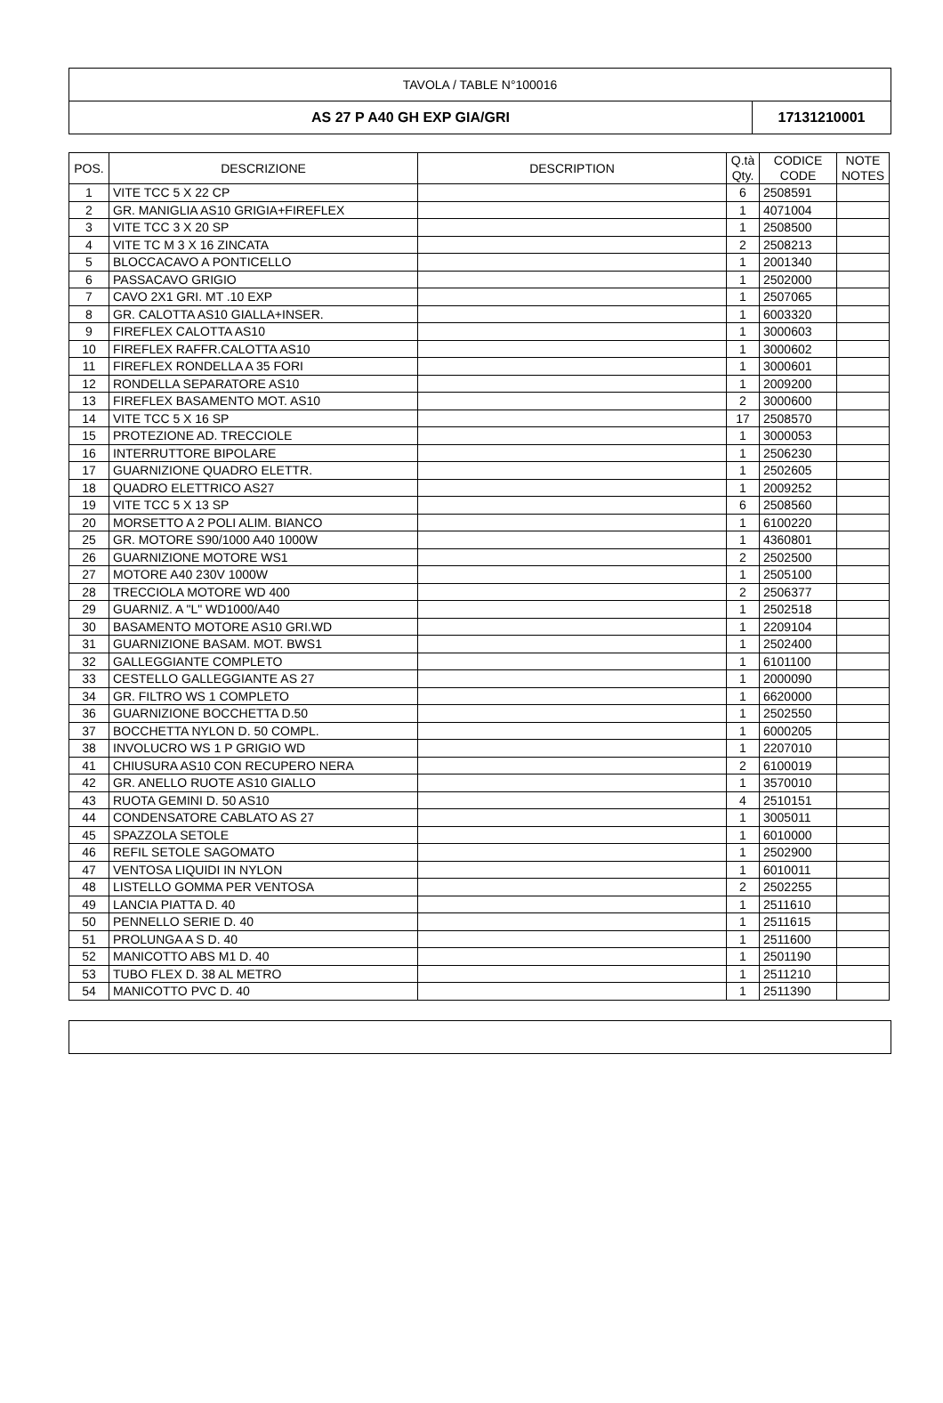TAVOLA / TABLE N°100016
AS 27 P A40 GH EXP GIA/GRI 17131210001
| POS. | DESCRIZIONE | DESCRIPTION | Q.tà Qty. | CODICE CODE | NOTE NOTES |
| --- | --- | --- | --- | --- | --- |
| 1 | VITE TCC 5 X 22 CP | | 6 | 2508591 | |
| 2 | GR. MANIGLIA AS10 GRIGIA+FIREFLEX | | 1 | 4071004 | |
| 3 | VITE TCC 3 X 20 SP | | 1 | 2508500 | |
| 4 | VITE TC M 3 X 16 ZINCATA | | 2 | 2508213 | |
| 5 | BLOCCACAVO A PONTICELLO | | 1 | 2001340 | |
| 6 | PASSACAVO GRIGIO | | 1 | 2502000 | |
| 7 | CAVO 2X1 GRI. MT .10 EXP | | 1 | 2507065 | |
| 8 | GR. CALOTTA AS10 GIALLA+INSER. | | 1 | 6003320 | |
| 9 | FIREFLEX CALOTTA AS10 | | 1 | 3000603 | |
| 10 | FIREFLEX RAFFR.CALOTTA AS10 | | 1 | 3000602 | |
| 11 | FIREFLEX RONDELLA A 35 FORI | | 1 | 3000601 | |
| 12 | RONDELLA SEPARATORE AS10 | | 1 | 2009200 | |
| 13 | FIREFLEX BASAMENTO MOT. AS10 | | 2 | 3000600 | |
| 14 | VITE TCC 5 X 16 SP | | 17 | 2508570 | |
| 15 | PROTEZIONE AD. TRECCIOLE | | 1 | 3000053 | |
| 16 | INTERRUTTORE BIPOLARE | | 1 | 2506230 | |
| 17 | GUARNIZIONE QUADRO ELETTR. | | 1 | 2502605 | |
| 18 | QUADRO ELETTRICO AS27 | | 1 | 2009252 | |
| 19 | VITE TCC 5 X 13 SP | | 6 | 2508560 | |
| 20 | MORSETTO A 2 POLI ALIM. BIANCO | | 1 | 6100220 | |
| 25 | GR. MOTORE S90/1000 A40 1000W | | 1 | 4360801 | |
| 26 | GUARNIZIONE MOTORE WS1 | | 2 | 2502500 | |
| 27 | MOTORE A40 230V 1000W | | 1 | 2505100 | |
| 28 | TRECCIOLA MOTORE WD 400 | | 2 | 2506377 | |
| 29 | GUARNIZ. A "L" WD1000/A40 | | 1 | 2502518 | |
| 30 | BASAMENTO MOTORE AS10 GRI.WD | | 1 | 2209104 | |
| 31 | GUARNIZIONE BASAM. MOT. BWS1 | | 1 | 2502400 | |
| 32 | GALLEGGIANTE COMPLETO | | 1 | 6101100 | |
| 33 | CESTELLO GALLEGGIANTE AS 27 | | 1 | 2000090 | |
| 34 | GR. FILTRO WS 1 COMPLETO | | 1 | 6620000 | |
| 36 | GUARNIZIONE BOCCHETTA D.50 | | 1 | 2502550 | |
| 37 | BOCCHETTA NYLON D. 50 COMPL. | | 1 | 6000205 | |
| 38 | INVOLUCRO WS 1 P GRIGIO WD | | 1 | 2207010 | |
| 41 | CHIUSURA AS10 CON RECUPERO NERA | | 2 | 6100019 | |
| 42 | GR. ANELLO RUOTE AS10 GIALLO | | 1 | 3570010 | |
| 43 | RUOTA GEMINI D. 50 AS10 | | 4 | 2510151 | |
| 44 | CONDENSATORE CABLATO AS 27 | | 1 | 3005011 | |
| 45 | SPAZZOLA SETOLE | | 1 | 6010000 | |
| 46 | REFIL SETOLE SAGOMATO | | 1 | 2502900 | |
| 47 | VENTOSA LIQUIDI IN NYLON | | 1 | 6010011 | |
| 48 | LISTELLO GOMMA PER VENTOSA | | 2 | 2502255 | |
| 49 | LANCIA PIATTA D. 40 | | 1 | 2511610 | |
| 50 | PENNELLO SERIE D. 40 | | 1 | 2511615 | |
| 51 | PROLUNGA A S D. 40 | | 1 | 2511600 | |
| 52 | MANICOTTO ABS M1 D. 40 | | 1 | 2501190 | |
| 53 | TUBO FLEX D. 38 AL METRO | | 1 | 2511210 | |
| 54 | MANICOTTO PVC D. 40 | | 1 | 2511390 | |